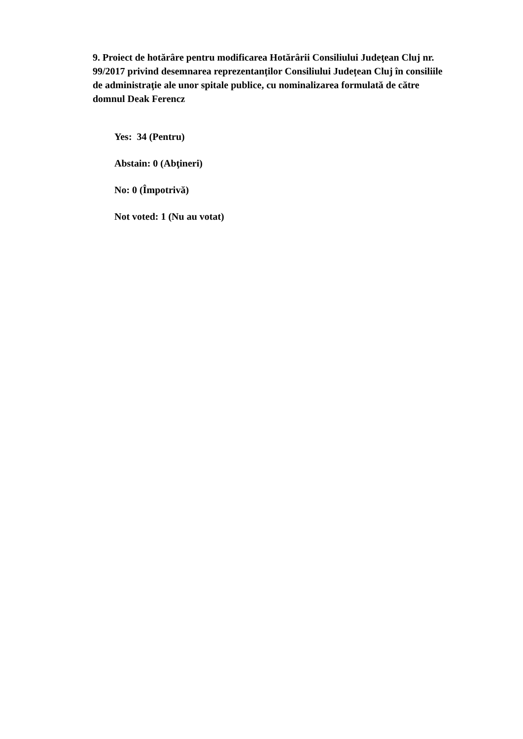9. Proiect de hotărâre pentru modificarea Hotărârii Consiliului Judeţean Cluj nr. 99/2017 privind desemnarea reprezentanților Consiliului Județean Cluj în consiliile de administraţie ale unor spitale publice, cu nominalizarea formulată de către domnul Deak Ferencz
Yes: 34 (Pentru)
Abstain: 0 (Abţineri)
No: 0 (Împotrivă)
Not voted: 1 (Nu au votat)